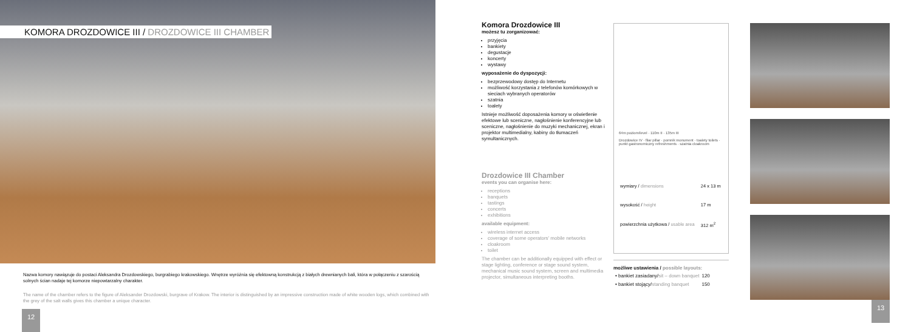KOMORA DROZDOWICE III / DROZDOWICE III CHAMBER
Nazwa komory nawiązuje do postaci Aleksandra Drozdowskiego, burgrabiego krakowskiego. Wnętrze wyróżnia się efektowną konstrukcją z białych drewnianych bali, która w połączeniu z szarością solnych ścian nadaje tej komorze niepowtarzalny charakter.
The name of the chamber refers to the figure of Aleksander Drozdowski, burgrave of Krakow. The interior is distinguished by an impressive construction made of white wooden logs, which combined with the grey of the salt walls gives this chamber a unique character.
12
Komora Drozdowice III
możesz tu zorganizować:
przyjęcia
bankiety
degustacje
koncerty
wystawy
wyposażenie do dyspozycji:
bezprzewodowy dostęp do Internetu
możliwość korzystania z telefonów komórkowych w sieciach wybranych operatorów
szatnia
toalety
Istnieje możliwość doposażenia komory w oświetlenie efektowe lub sceniczne, nagłośnienie konferencyjne lub sceniczne, nagłośnienie do muzyki mechanicznej, ekran i projektor multimedialny, kabiny do tłumaczeń symultanicznych.
Drozdowice III Chamber
events you can organise here:
receptions
banquets
tastings
concerts
exhibitions
available equipment:
wireless internet access
coverage of some operators' mobile networks
cloakroom
toilet
The chamber can be additionally equipped with effect or stage lighting, conference or stage sound system, mechanical music sound system, screen and multimedia projector, simultaneous interpreting booths.
64m poziom/level · 110m II · 135m III
Drozdowice IV · filar pillar · pomnik monument · toalety toilets · punkt gastronomiczny refreshments · szatnia cloakroom
| wymiary / dimensions | 24 x 13 m |
| wysokość / height | 17 m |
| powierzchnia użytkowa / usable area | 312 m<sup>2</sup> |
możliwe ustawienia / possible layouts:
| • bankiet zasiadany/ sit – down banquet | 120 |
| • bankiet stojący/ standing banquet | 150 |
13